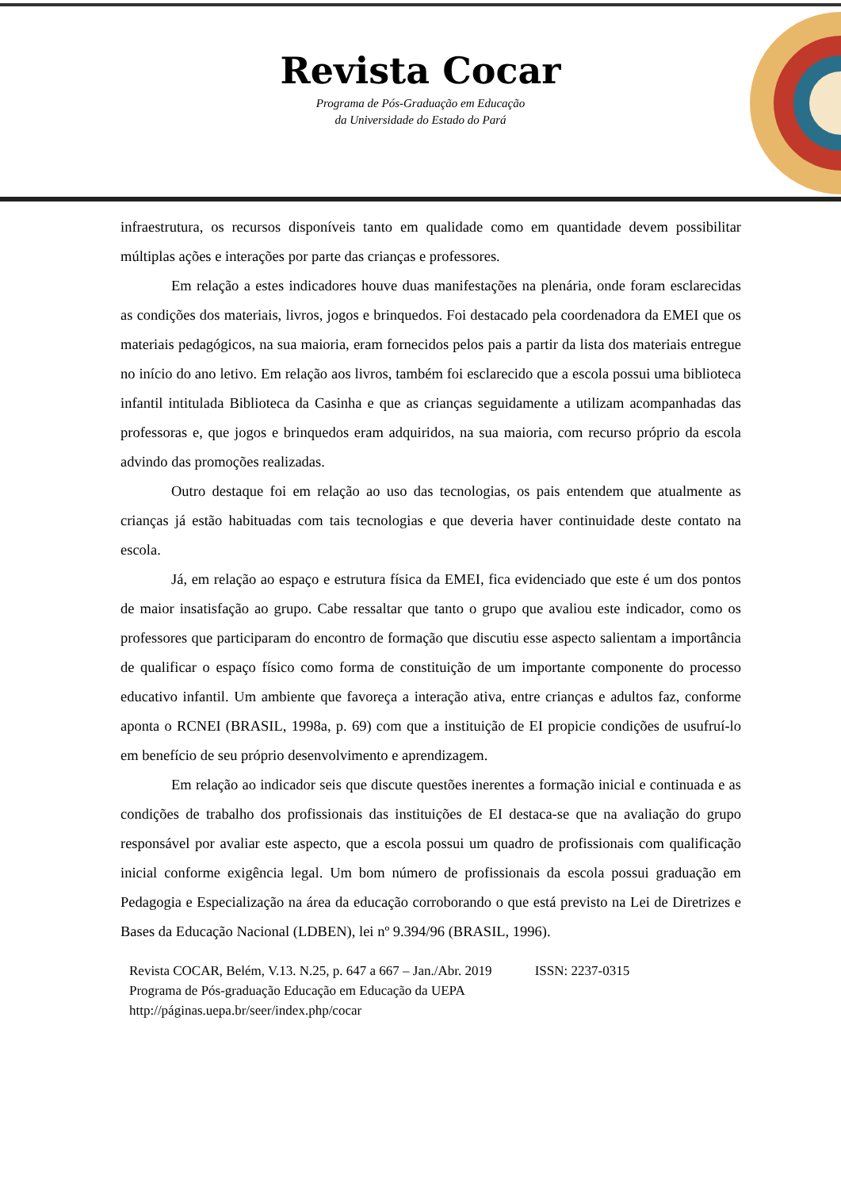Revista Cocar
Programa de Pós-Graduação em Educação
da Universidade do Estado do Pará
infraestrutura, os recursos disponíveis tanto em qualidade como em quantidade devem possibilitar múltiplas ações e interações por parte das crianças e professores.
Em relação a estes indicadores houve duas manifestações na plenária, onde foram esclarecidas as condições dos materiais, livros, jogos e brinquedos. Foi destacado pela coordenadora da EMEI que os materiais pedagógicos, na sua maioria, eram fornecidos pelos pais a partir da lista dos materiais entregue no início do ano letivo. Em relação aos livros, também foi esclarecido que a escola possui uma biblioteca infantil intitulada Biblioteca da Casinha e que as crianças seguidamente a utilizam acompanhadas das professoras e, que jogos e brinquedos eram adquiridos, na sua maioria, com recurso próprio da escola advindo das promoções realizadas.
Outro destaque foi em relação ao uso das tecnologias, os pais entendem que atualmente as crianças já estão habituadas com tais tecnologias e que deveria haver continuidade deste contato na escola.
Já, em relação ao espaço e estrutura física da EMEI, fica evidenciado que este é um dos pontos de maior insatisfação ao grupo. Cabe ressaltar que tanto o grupo que avaliou este indicador, como os professores que participaram do encontro de formação que discutiu esse aspecto salientam a importância de qualificar o espaço físico como forma de constituição de um importante componente do processo educativo infantil. Um ambiente que favoreça a interação ativa, entre crianças e adultos faz, conforme aponta o RCNEI (BRASIL, 1998a, p. 69) com que a instituição de EI propicie condições de usufruí-lo em benefício de seu próprio desenvolvimento e aprendizagem.
Em relação ao indicador seis que discute questões inerentes a formação inicial e continuada e as condições de trabalho dos profissionais das instituições de EI destaca-se que na avaliação do grupo responsável por avaliar este aspecto, que a escola possui um quadro de profissionais com qualificação inicial conforme exigência legal. Um bom número de profissionais da escola possui graduação em Pedagogia e Especialização na área da educação corroborando o que está previsto na Lei de Diretrizes e Bases da Educação Nacional (LDBEN), lei nº 9.394/96 (BRASIL, 1996).
Revista COCAR, Belém, V.13. N.25, p. 647 a 667 – Jan./Abr. 2019 ISSN: 2237-0315
Programa de Pós-graduação Educação em Educação da UEPA
http://páginas.uepa.br/seer/index.php/cocar